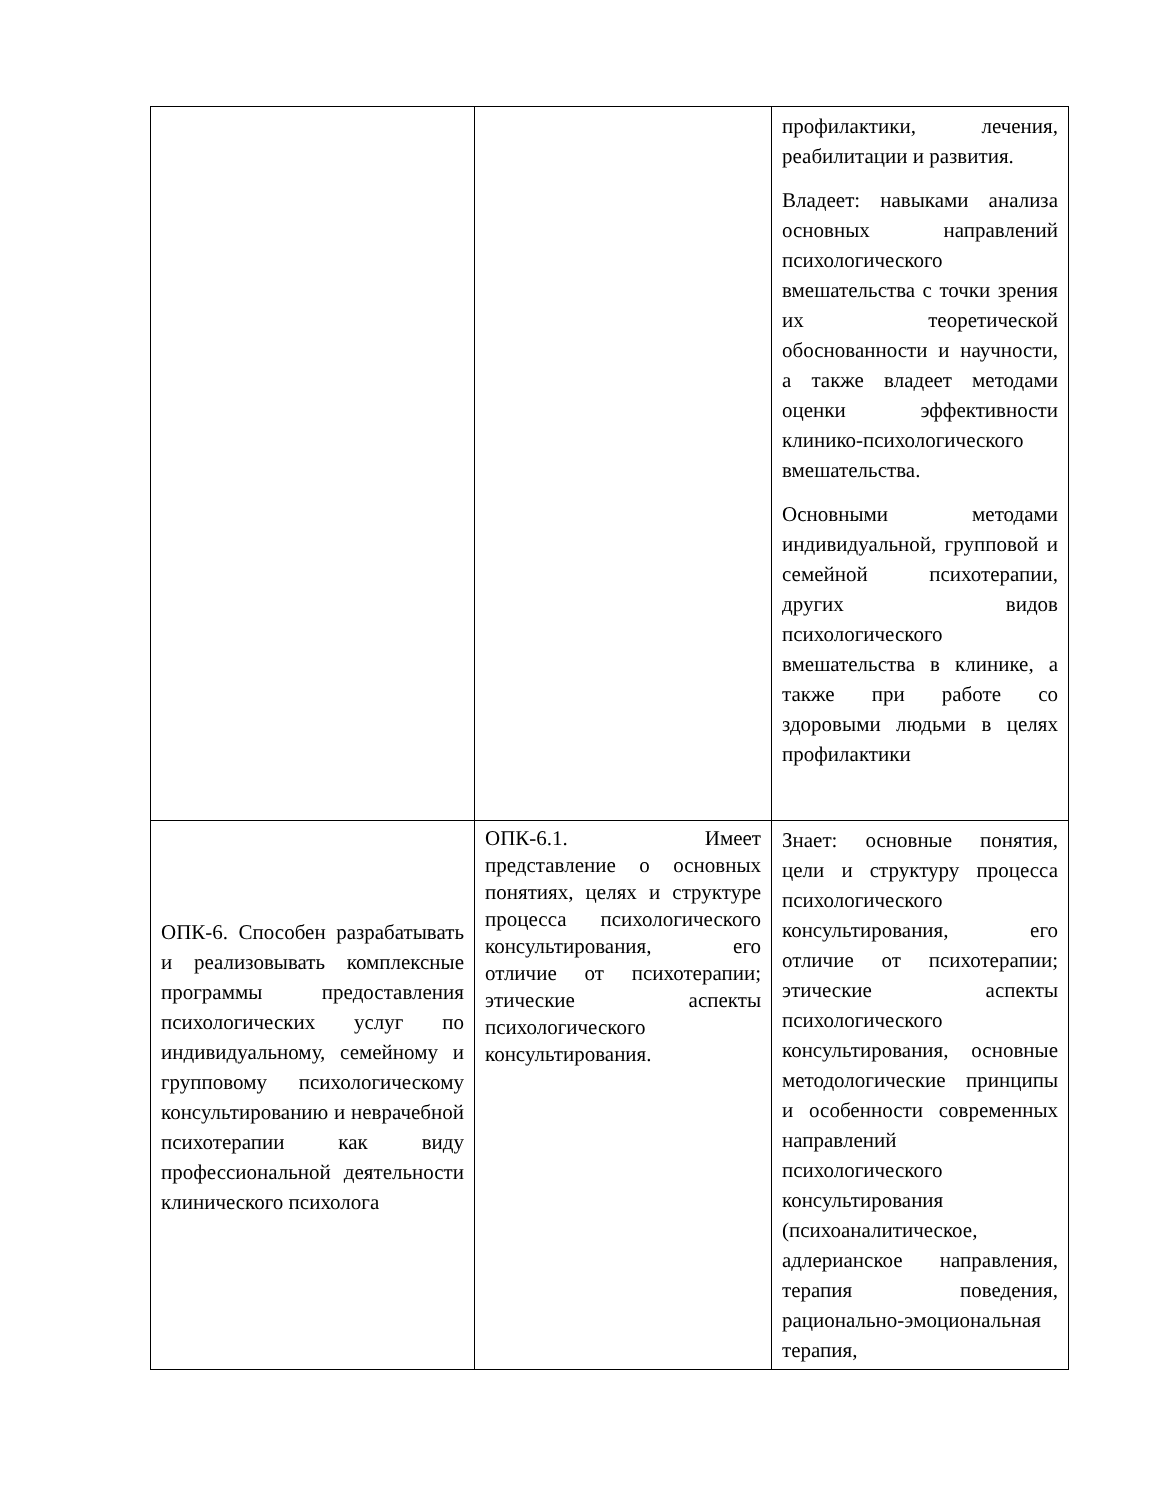| | | профилактики, лечения, реабилитации и развития. Владеет: навыками анализа основных направлений психологического вмешательства с точки зрения их теоретической обоснованности и научности, а также владеет методами оценки эффективности клинико-психологического вмешательства. Основными методами индивидуальной, групповой и семейной психотерапии, других видов психологического вмешательства в клинике, а также при работе со здоровыми людьми в целях профилактики |
| ОПК-6. Способен разрабатывать и реализовывать комплексные программы предоставления психологических услуг по индивидуальному, семейному и групповому психологическому консультированию и неврачебной психотерапии как виду профессиональной деятельности клинического психолога | ОПК-6.1. Имеет представление о основных понятиях, целях и структуре процесса психологического консультирования, его отличие от психотерапии; этические аспекты психологического консультирования. | Знает: основные понятия, цели и структуру процесса психологического консультирования, его отличие от психотерапии; этические аспекты психологического консультирования, основные методологические принципы и особенности современных направлений психологического консультирования (психоаналитическое, адлерианское направления, терапия поведения, рационально-эмоциональная терапия, |